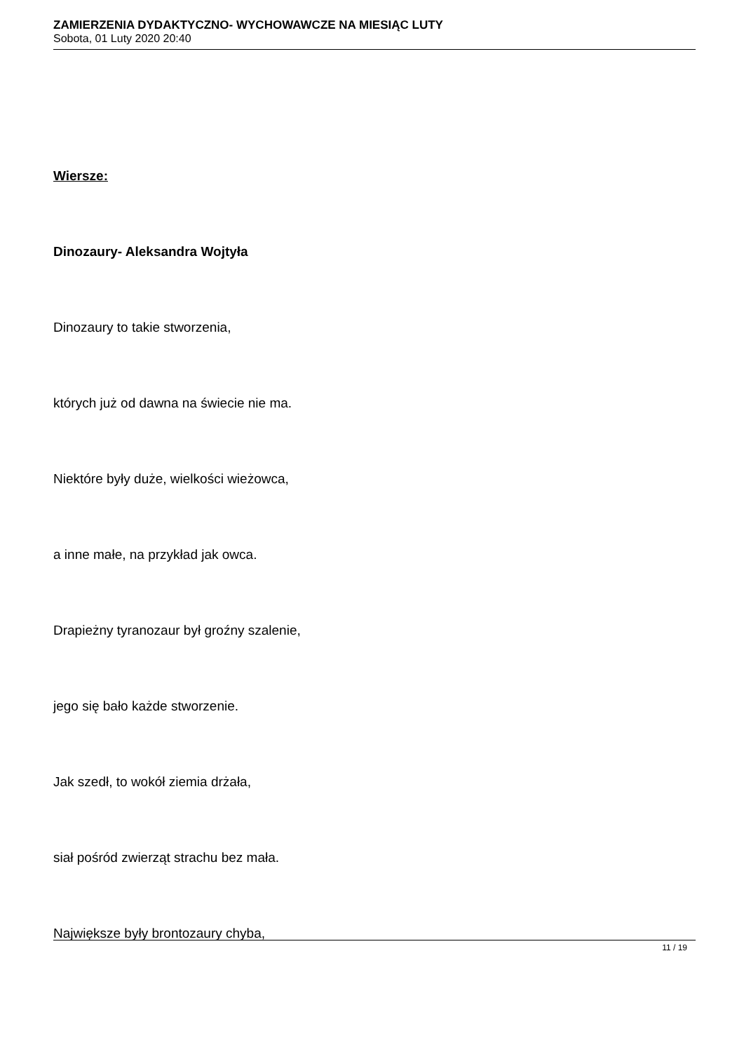ZAMIERZENIA DYDAKTYCZNO- WYCHOWAWCZE NA MIESIĄC LUTY
Sobota, 01 Luty 2020 20:40
Wiersze:
Dinozaury- Aleksandra Wojtyła
Dinozaury to takie stworzenia,
których już od dawna na świecie nie ma.
Niektóre były duże, wielkości wieżowca,
a inne małe, na przykład jak owca.
Drapieżny tyranozaur był groźny szalenie,
jego się bało każde stworzenie.
Jak szedł, to wokół ziemia drżała,
siał pośród zwierząt strachu bez mała.
Największe były brontozaury chyba,
11 / 19